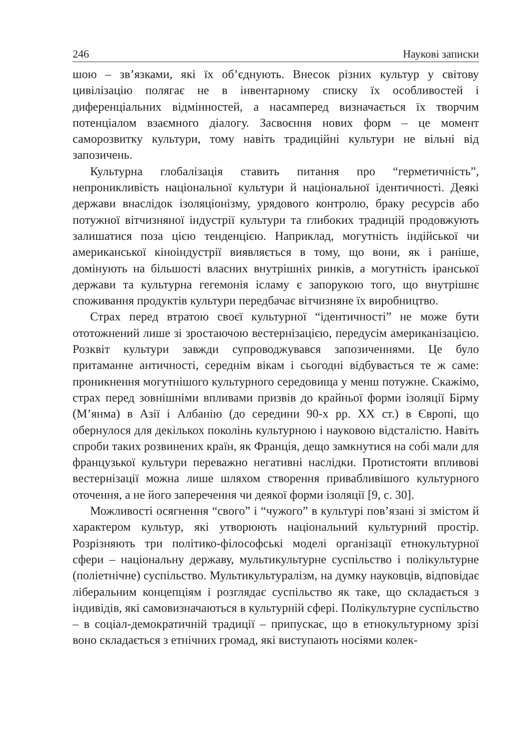246 Наукові записки
шою – зв’язками, які їх об’єднують. Внесок різних культур у світову цивілізацію полягає не в інвентарному списку їх особливостей і диференціальних відмінностей, а насамперед визначається їх творчим потенціалом взаємного діалогу. Засвоєння нових форм – це момент саморозвитку культури, тому навіть традиційні культури не вільні від запозичень.
Культурна глобалізація ставить питання про “герметичність”, непроникливість національної культури й національної ідентичності. Деякі держави внаслідок ізоляціонізму, урядового контролю, браку ресурсів або потужної вітчизняної індустрії культури та глибоких традицій продовжують залишатися поза цією тенденцією. Наприклад, могутність індійської чи американської кіноіндустрії виявляється в тому, що вони, як і раніше, домінують на більшості власних внутрішніх ринків, а могутність іранської держави та культурна гегемонія ісламу є запорукою того, що внутрішнє споживання продуктів культури передбачає вітчизняне їх виробництво.
Страх перед втратою своєї культурної “ідентичності” не може бути ототожнений лише зі зростаючою вестернізацією, передусім американізацією. Розквіт культури завжди супроводжувався запозиченнями. Це було притаманне античності, середнім вікам і сьогодні відбувається те ж саме: проникнення могутнішого культурного середовища у менш потужне. Скажімо, страх перед зовнішніми впливами призвів до крайньої форми ізоляції Бірму (М’янма) в Азії і Албанію (до середини 90-х рр. XX ст.) в Європі, що обернулося для декількох поколінь культурною і науковою відсталістю. Навіть спроби таких розвинених країн, як Франція, дещо замкнутися на собі мали для французької культури переважно негативні наслідки. Протистояти впливові вестернізації можна лише шляхом створення привабливішого культурного оточення, а не його заперечення чи деякої форми ізоляції [9, с. 30].
Можливості осягнення “свого” і “чужого” в культурі пов’язані зі змістом й характером культур, які утворюють національний культурний простір. Розрізняють три політико-філософські моделі організації етнокультурної сфери – національну державу, мультикультурне суспільство і полікультурне (поліетнічне) суспільство. Мультикультуралізм, на думку науковців, відповідає ліберальним концепціям і розглядає суспільство як таке, що складається з індивідів, які самовизначаються в культурній сфері. Полікультурне суспільство – в соціал-демократичній традиції – припускає, що в етнокультурному зрізі воно складається з етнічних громад, які виступають носіями колек-